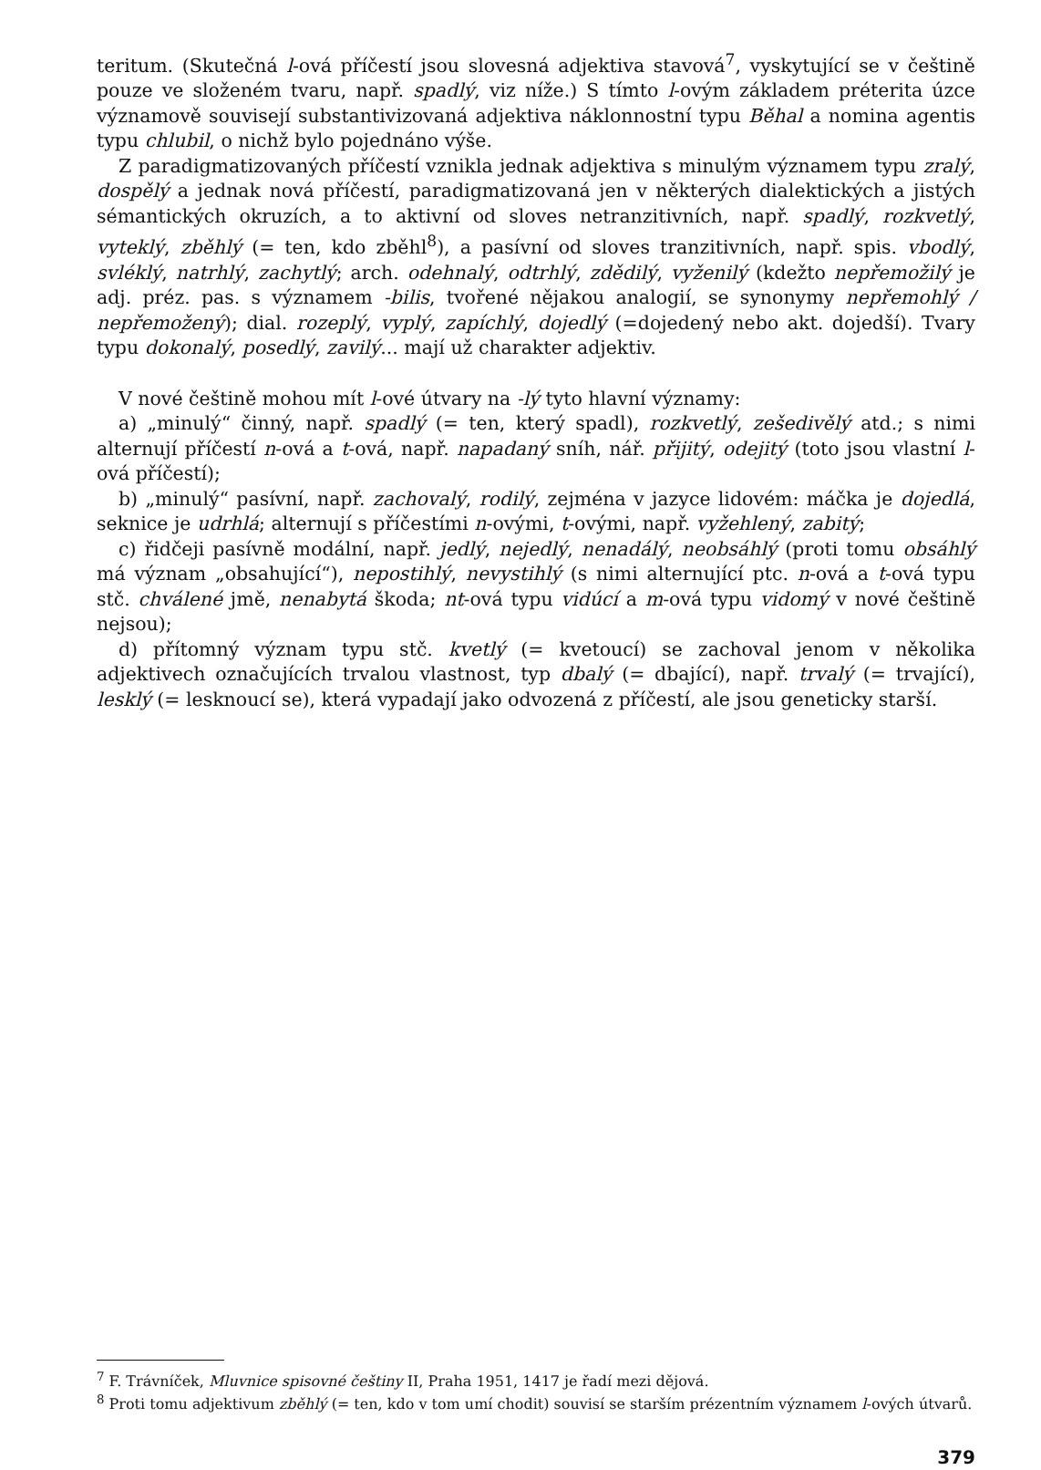teritum. (Skutečná l-ová příčestí jsou slovesná adjektiva stavová<sup>7</sup>, vyskytující se v češtině pouze ve složeném tvaru, např. spadlý, viz níže.) S tímto l-ovým základem préterita úzce významově souvisejí substantivizovaná adjektiva náklonnostní typu Běhal a nomina agentis typu chlubil, o nichž bylo pojednáno výše.
Z paradigmatizovaných příčestí vznikla jednak adjektiva s minulým významem typu zralý, dospělý a jednak nová příčestí, paradigmatizovaná jen v některých dialektických a jistých sémantických okruzích, a to aktivní od sloves netranzitivních, např. spadlý, rozkvetlý, vyteklý, zběhlý (= ten, kdo zběhl<sup>8</sup>), a pasívní od sloves tranzitivních, např. spis. vbodlý, svléklý, natrhlý, zachytlý; arch. odehnalý, odtrhlý, zdědilý, vyženilý (kdežto nepřemožilý je adj. préz. pas. s významem -bilis, tvořené nějakou analogií, se synonymy nepřemohlý / nepřemožený); dial. rozeplý, vyplý, zapíchlý, dojedlý (=dojedený nebo akt. dojedší). Tvary typu dokonalý, posedlý, zavilý... mají už charakter adjektiv.
V nové češtině mohou mít l-ové útvary na -lý tyto hlavní významy:
a) „minulý“ činný, např. spadlý (= ten, který spadl), rozkvetlý, zešedivělý atd.; s nimi alternují příčestí n-ová a t-ová, např. napadaný sníh, nář. přijitý, odejitý (toto jsou vlastní l-ová příčestí);
b) „minulý“ pasívní, např. zachovalý, rodilý, zejména v jazyce lidovém: máčka je dojedlá, seknice je udrhlá; alternují s příčestími n-ovými, t-ovými, např. vyžehlený, zabitý;
c) řidčeji pasívně modální, např. jedlý, nejedlý, nenadálý, neobsáhlý (proti tomu obsáhlý má význam „obsahující“), nepostihlý, nevystihlý (s nimi alternující ptc. n-ová a t-ová typu stč. chválené jmě, nenabytá škoda; nt-ová typu vidúcí a m-ová typu vidomý v nové češtině nejsou);
d) přítomný význam typu stč. kvetlý (= kvetoucí) se zachoval jenom v několika adjektivech označujících trvalou vlastnost, typ dbalý (= dbající), např. trvalý (= trvající), lesklý (= lesknoucí se), která vypadají jako odvozená z příčestí, ale jsou geneticky starší.
<sup>7</sup> F. Trávníček, Mluvnice spisovné češtiny II, Praha 1951, 1417 je řadí mezi dějová.
<sup>8</sup> Proti tomu adjektivum zběhlý (= ten, kdo v tom umí chodit) souvisí se starším prézentním významem l-ových útvarů.
379